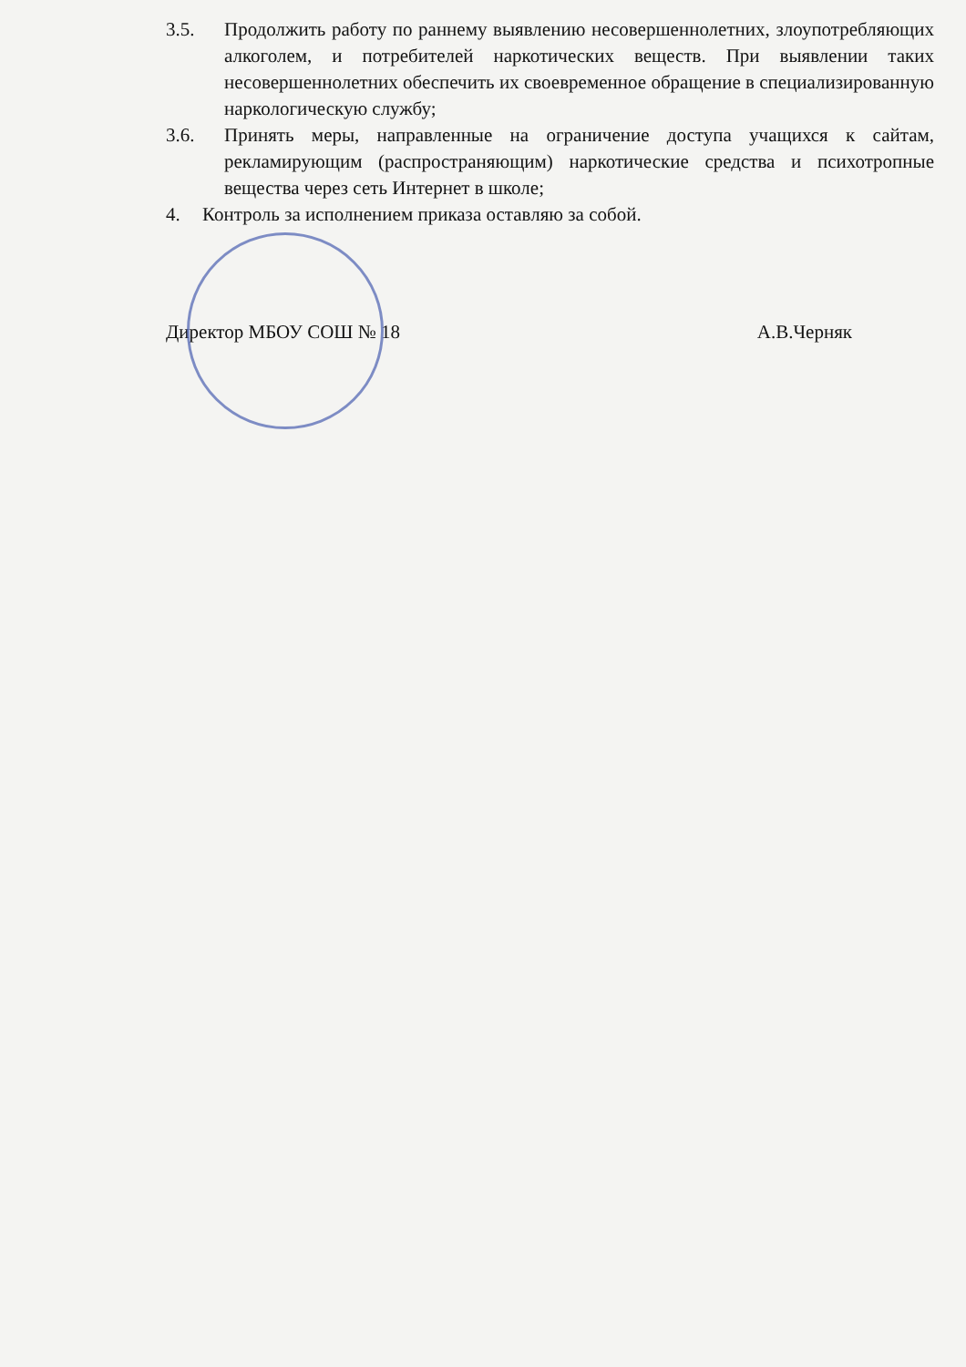3.5. Продолжить работу по раннему выявлению несовершеннолетних, злоупотребляющих алкоголем, и потребителей наркотических веществ. При выявлении таких несовершеннолетних обеспечить их своевременное обращение в специализированную наркологическую службу;
3.6. Принять меры, направленные на ограничение доступа учащихся к сайтам, рекламирующим (распространяющим) наркотические средства и психотропные вещества через сеть Интернет в школе;
4. Контроль за исполнением приказа оставляю за собой.
Директор МБОУ СОШ № 18 А.В.Черняк